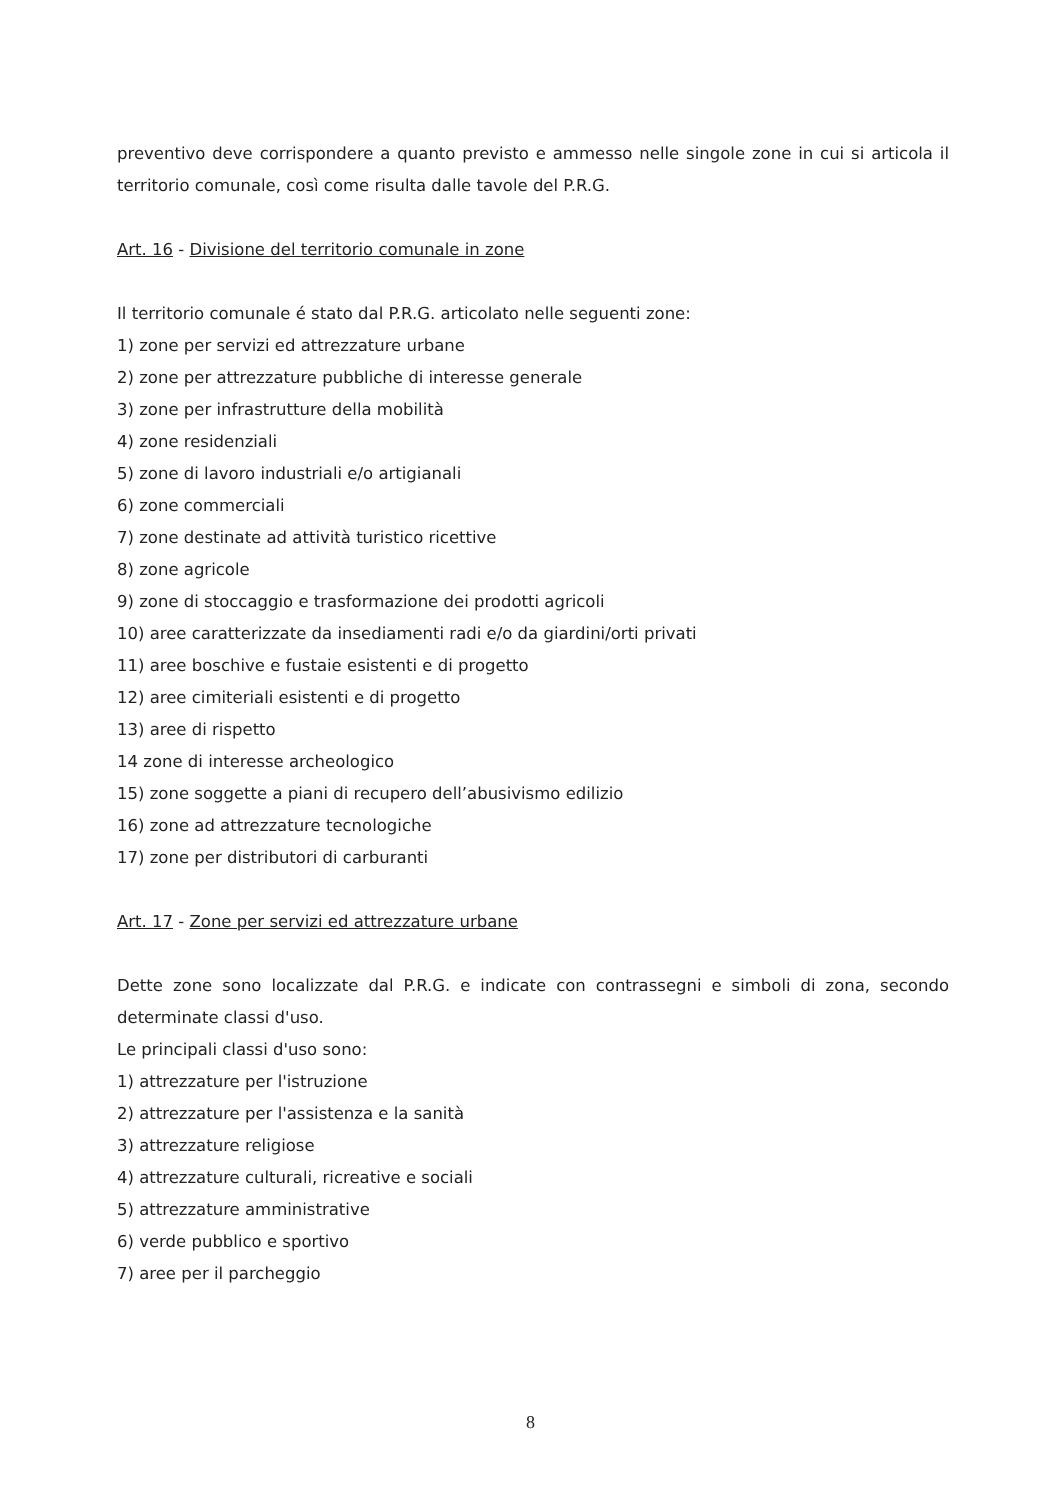preventivo deve corrispondere a quanto previsto e ammesso nelle singole zone in cui si articola il territorio comunale, così come risulta dalle tavole del P.R.G.
Art. 16 - Divisione del territorio comunale in zone
Il territorio comunale é stato dal P.R.G. articolato nelle seguenti zone:
1) zone per servizi ed attrezzature urbane
2) zone per attrezzature pubbliche di interesse generale
3) zone per infrastrutture della mobilità
4) zone residenziali
5) zone di lavoro industriali e/o artigianali
6) zone commerciali
7) zone destinate ad attività turistico ricettive
8) zone agricole
9) zone di stoccaggio e trasformazione dei prodotti agricoli
10) aree caratterizzate da insediamenti radi e/o da giardini/orti privati
11) aree boschive e fustaie esistenti e di progetto
12) aree cimiteriali esistenti e di progetto
13) aree di rispetto
14 zone di interesse archeologico
15) zone soggette a piani di recupero dell’abusivismo edilizio
16) zone ad attrezzature tecnologiche
17) zone per distributori di carburanti
Art. 17 - Zone per servizi ed attrezzature urbane
Dette zone sono localizzate dal P.R.G. e indicate con contrassegni e simboli di zona, secondo determinate classi d'uso.
Le principali classi d'uso sono:
1) attrezzature per l'istruzione
2) attrezzature per l'assistenza e la sanità
3) attrezzature religiose
4) attrezzature culturali, ricreative e sociali
5) attrezzature amministrative
6) verde pubblico e sportivo
7) aree per il parcheggio
8